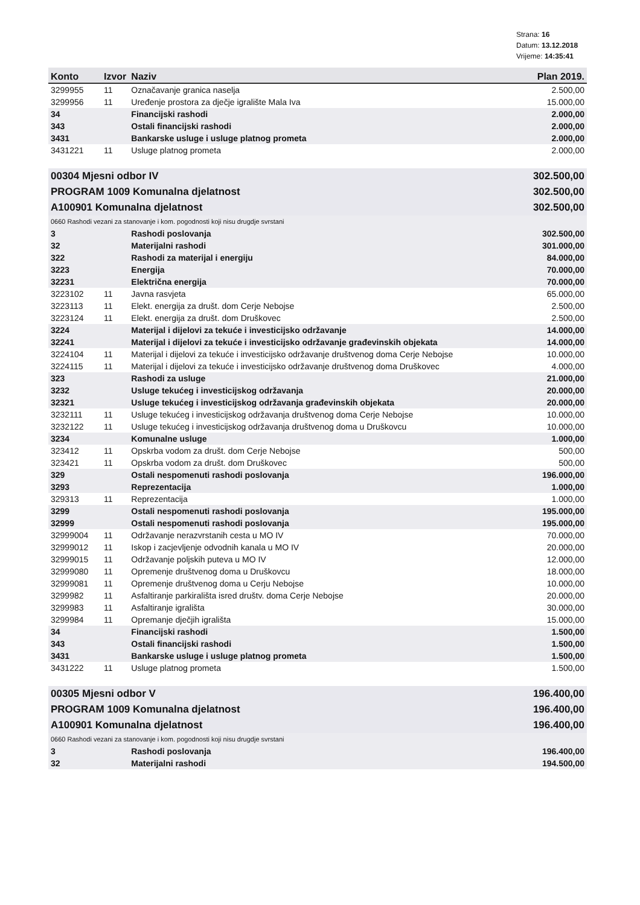Strana: 16
Datum: 13.12.2018
Vrijeme: 14:35:41
| Konto | Izvor | Naziv | Plan 2019. |
| --- | --- | --- | --- |
| 3299955 | 11 | Označavanje granica naselja | 2.500,00 |
| 3299956 | 11 | Uređenje prostora za dječje igralište Mala Iva | 15.000,00 |
| 34 | | Financijski rashodi | 2.000,00 |
| 343 | | Ostali financijski rashodi | 2.000,00 |
| 3431 | | Bankarske usluge i usluge platnog prometa | 2.000,00 |
| 3431221 | 11 | Usluge platnog prometa | 2.000,00 |
| 00304 Mjesni odbor IV | | | 302.500,00 |
| PROGRAM 1009 Komunalna djelatnost | | | 302.500,00 |
| A100901 Komunalna djelatnost | | | 302.500,00 |
| 0660 Rashodi vezani za stanovanje i kom. pogodnosti koji nisu drugdje svrstani | | | |
| 3 | | Rashodi poslovanja | 302.500,00 |
| 32 | | Materijalni rashodi | 301.000,00 |
| 322 | | Rashodi za materijal i energiju | 84.000,00 |
| 3223 | | Energija | 70.000,00 |
| 32231 | | Električna energija | 70.000,00 |
| 3223102 | 11 | Javna rasvjeta | 65.000,00 |
| 3223113 | 11 | Elekt. energija za društ. dom Cerje Nebojse | 2.500,00 |
| 3223124 | 11 | Elekt. energija za društ. dom Druškovec | 2.500,00 |
| 3224 | | Materijal i dijelovi za tekuće i investicijsko održavanje | 14.000,00 |
| 32241 | | Materijal i dijelovi za tekuće i investicijsko održavanje građevinskih objekata | 14.000,00 |
| 3224104 | 11 | Materijal i dijelovi za tekuće i investicijsko održavanje društvenog doma Cerje Nebojse | 10.000,00 |
| 3224115 | 11 | Materijal i dijelovi za tekuće i investicijsko održavanje društvenog doma Druškovec | 4.000,00 |
| 323 | | Rashodi za usluge | 21.000,00 |
| 3232 | | Usluge tekućeg i investicijskog održavanja | 20.000,00 |
| 32321 | | Usluge tekućeg i investicijskog održavanja građevinskih objekata | 20.000,00 |
| 3232111 | 11 | Usluge tekućeg i investicijskog održavanja društvenog doma Cerje Nebojse | 10.000,00 |
| 3232122 | 11 | Usluge tekućeg i investicijskog održavanja društvenog doma u Druškovcu | 10.000,00 |
| 3234 | | Komunalne usluge | 1.000,00 |
| 323412 | 11 | Opskrba vodom za društ. dom Cerje Nebojse | 500,00 |
| 323421 | 11 | Opskrba vodom za društ. dom Druškovec | 500,00 |
| 329 | | Ostali nespomenuti rashodi poslovanja | 196.000,00 |
| 3293 | | Reprezentacija | 1.000,00 |
| 329313 | 11 | Reprezentacija | 1.000,00 |
| 3299 | | Ostali nespomenuti rashodi poslovanja | 195.000,00 |
| 32999 | | Ostali nespomenuti rashodi poslovanja | 195.000,00 |
| 32999004 | 11 | Održavanje nerazvrstanih cesta u MO IV | 70.000,00 |
| 32999012 | 11 | Iskop i zacjevljenje odvodnih kanala u MO IV | 20.000,00 |
| 32999015 | 11 | Održavanje poljskih puteva u MO IV | 12.000,00 |
| 32999080 | 11 | Opremenje društvenog doma u Druškovcu | 18.000,00 |
| 32999081 | 11 | Opremenje društvenog doma u Cerju Nebojse | 10.000,00 |
| 3299982 | 11 | Asfaltiranje parkirališta isred društv. doma Cerje Nebojse | 20.000,00 |
| 3299983 | 11 | Asfaltiranje igrališta | 30.000,00 |
| 3299984 | 11 | Opremanje dječjih igrališta | 15.000,00 |
| 34 | | Financijski rashodi | 1.500,00 |
| 343 | | Ostali financijski rashodi | 1.500,00 |
| 3431 | | Bankarske usluge i usluge platnog prometa | 1.500,00 |
| 3431222 | 11 | Usluge platnog prometa | 1.500,00 |
| 00305 Mjesni odbor V | | | 196.400,00 |
| PROGRAM 1009 Komunalna djelatnost | | | 196.400,00 |
| A100901 Komunalna djelatnost | | | 196.400,00 |
| 0660 Rashodi vezani za stanovanje i kom. pogodnosti koji nisu drugdje svrstani | | | |
| 3 | | Rashodi poslovanja | 196.400,00 |
| 32 | | Materijalni rashodi | 194.500,00 |